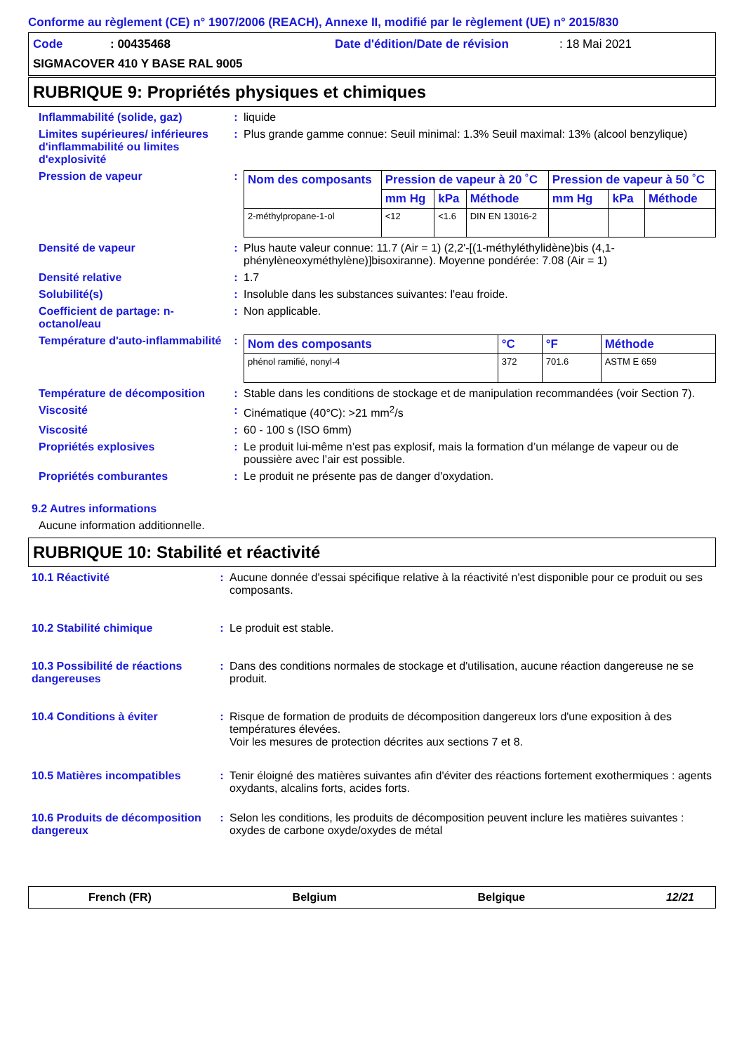Conforme au règlement (CE) n° 1907/2006 (REACH), Annexe II, modifié par le règlement (UE) n° 2015/830
Code: 00435468 Date d'édition/Date de révision: 18 Mai 2021
SIGMACOVER 410 Y BASE RAL 9005
RUBRIQUE 9: Propriétés physiques et chimiques
Inflammabilité (solide, gaz) : liquide
Limites supérieures/ inférieures d'inflammabilité ou limites d'explosivité
: Plus grande gamme connue: Seuil minimal: 1.3% Seuil maximal: 13% (alcool benzylique)
Pression de vapeur :
| Nom des composants | Pression de vapeur à 20 ˚C | | | Pression de vapeur à 50 ˚C | | |
| --- | --- | --- | --- | --- | --- | --- |
| | mm Hg | kPa | Méthode | mm Hg | kPa | Méthode |
| 2-méthylpropane-1-ol | <12 | <1.6 | DIN EN 13016-2 | | | |
Densité de vapeur : Plus haute valeur connue: 11.7 (Air = 1) (2,2'-[(1-méthyléthylidène)bis (4,1-phénylèneoxyméthylène)]bisoxiranne). Moyenne pondérée: 7.08 (Air = 1)
Densité relative : 1.7
Solubilité(s) : Insoluble dans les substances suivantes: l'eau froide.
Coefficient de partage: n-octanol/eau
: Non applicable.
Température d'auto-inflammabilité
:
| Nom des composants | °C | °F | Méthode |
| --- | --- | --- | --- |
| phénol ramifié, nonyl-4 | 372 | 701.6 | ASTM E 659 |
Température de décomposition : Stable dans les conditions de stockage et de manipulation recommandées (voir Section 7).
Viscosité : Cinématique (40°C): >21 mm<sup>2</sup>/s
Viscosité : 60 - 100 s (ISO 6mm)
Propriétés explosives : Le produit lui-même n’est pas explosif, mais la formation d’un mélange de vapeur ou de poussière avec l’air est possible.
Propriétés comburantes : Le produit ne présente pas de danger d'oxydation.
9.2 Autres informations
Aucune information additionnelle.
RUBRIQUE 10: Stabilité et réactivité
10.1 Réactivité : Aucune donnée d'essai spécifique relative à la réactivité n'est disponible pour ce produit ou ses composants.
10.2 Stabilité chimique : Le produit est stable.
10.3 Possibilité de réactions dangereuses
: Dans des conditions normales de stockage et d'utilisation, aucune réaction dangereuse ne se produit.
10.4 Conditions à éviter : Risque de formation de produits de décomposition dangereux lors d'une exposition à des températures élevées.
Voir les mesures de protection décrites aux sections 7 et 8.
10.5 Matières incompatibles : Tenir éloigné des matières suivantes afin d'éviter des réactions fortement exothermiques : agents oxydants, alcalins forts, acides forts.
10.6 Produits de décomposition dangereux
: Selon les conditions, les produits de décomposition peuvent inclure les matières suivantes : oxydes de carbone oxyde/oxydes de métal
French (FR) Belgium Belgique 12/21